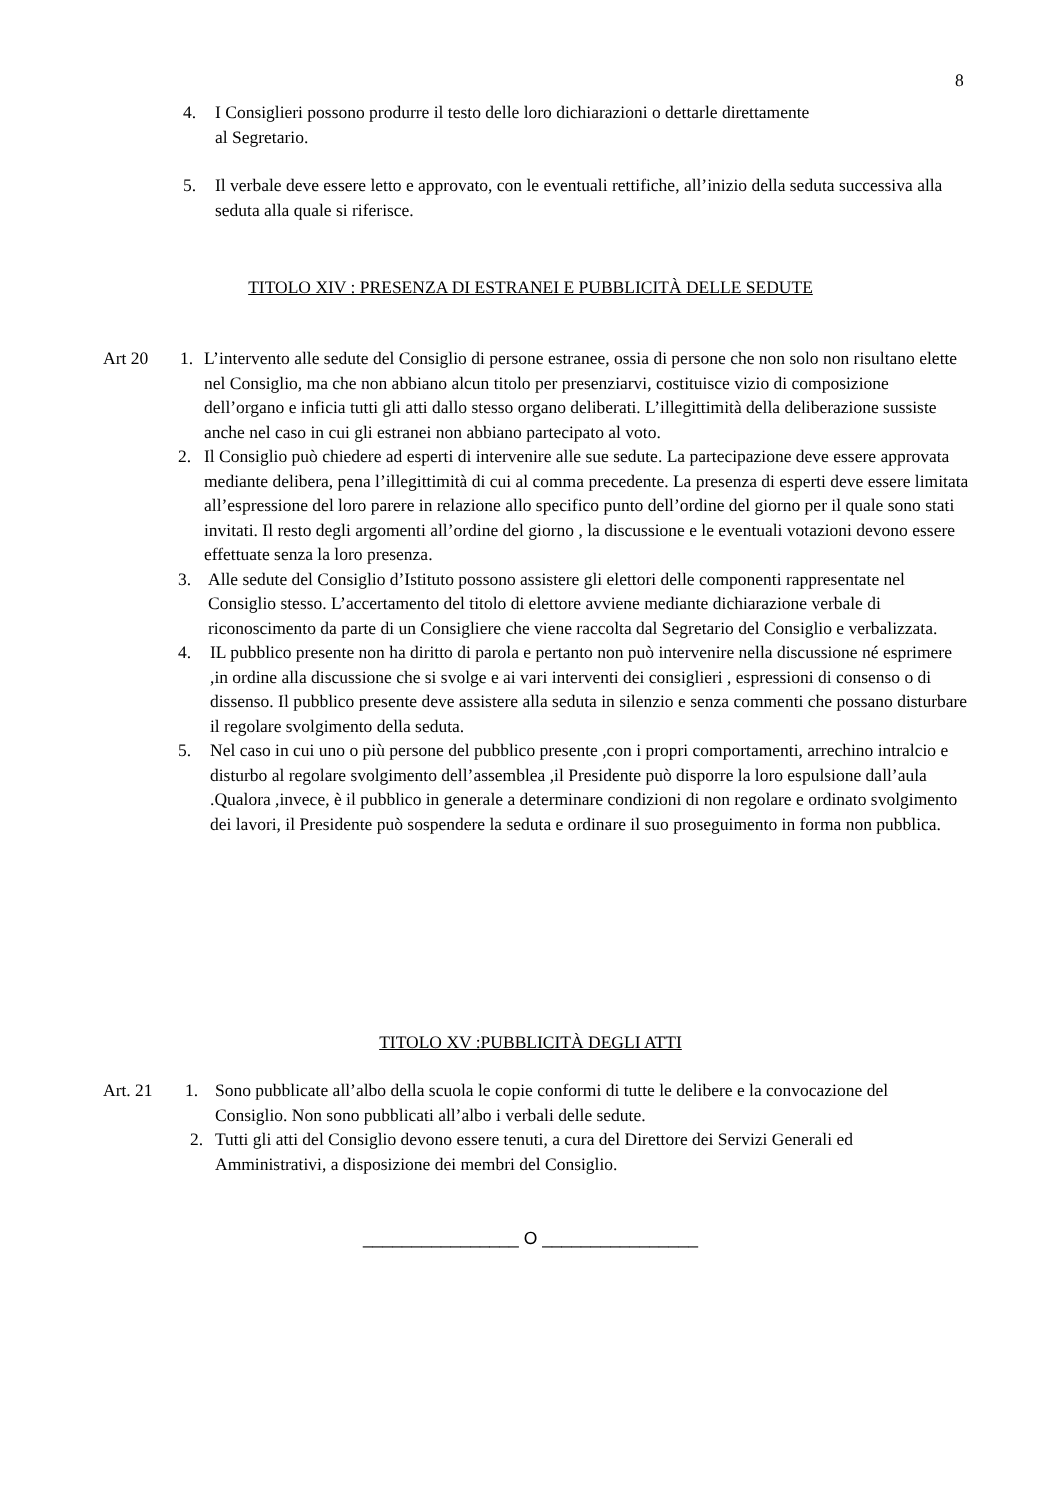8
4. I Consiglieri possono produrre il testo delle loro dichiarazioni o dettarle direttamente
al Segretario.
5. Il verbale deve essere letto e approvato, con le eventuali rettifiche, all’inizio della seduta successiva alla seduta alla quale si riferisce.
TITOLO XIV : PRESENZA DI ESTRANEI E PUBBLICITÀ DELLE SEDUTE
Art 20 1. L’intervento alle sedute del Consiglio di persone estranee, ossia di persone che non solo non risultano elette nel Consiglio, ma che non abbiano alcun titolo per presenziarvi, costituisce vizio di composizione dell’organo e inficia tutti gli atti dallo stesso organo deliberati. L’illegittimità della deliberazione sussiste anche nel caso in cui gli estranei non abbiano partecipato al voto.
2. Il Consiglio può chiedere ad esperti di intervenire alle sue sedute. La partecipazione deve essere approvata mediante delibera, pena l’illegittimità di cui al comma precedente. La presenza di esperti deve essere limitata all’espressione del loro parere in relazione allo specifico punto dell’ordine del giorno per il quale sono stati invitati. Il resto degli argomenti all’ordine del giorno , la discussione e le eventuali votazioni devono essere effettuate senza la loro presenza.
3. Alle sedute del Consiglio d’Istituto possono assistere gli elettori delle componenti rappresentate nel Consiglio stesso. L’accertamento del titolo di elettore avviene mediante dichiarazione verbale di riconoscimento da parte di un Consigliere che viene raccolta dal Segretario del Consiglio e verbalizzata.
4. IL pubblico presente non ha diritto di parola e pertanto non può intervenire nella discussione né esprimere ,in ordine alla discussione che si svolge e ai vari interventi dei consiglieri , espressioni di consenso o di dissenso. Il pubblico presente deve assistere alla seduta in silenzio e senza commenti che possano disturbare il regolare svolgimento della seduta.
5. Nel caso in cui uno o più persone del pubblico presente ,con i propri comportamenti, arrechino intralcio e disturbo al regolare svolgimento dell’assemblea ,il Presidente può disporre la loro espulsione dall’aula .Qualora ,invece, è il pubblico in generale a determinare condizioni di non regolare e ordinato svolgimento dei lavori, il Presidente può sospendere la seduta e ordinare il suo proseguimento in forma non pubblica.
TITOLO XV :PUBBLICITÀ DEGLI ATTI
Art. 21 1. Sono pubblicate all’albo della scuola le copie conformi di tutte le delibere e la convocazione del Consiglio. Non sono pubblicati all’albo i verbali delle sedute.
2. Tutti gli atti del Consiglio devono essere tenuti, a cura del Direttore dei Servizi Generali ed Amministrativi, a disposizione dei membri del Consiglio.
________________ O ________________